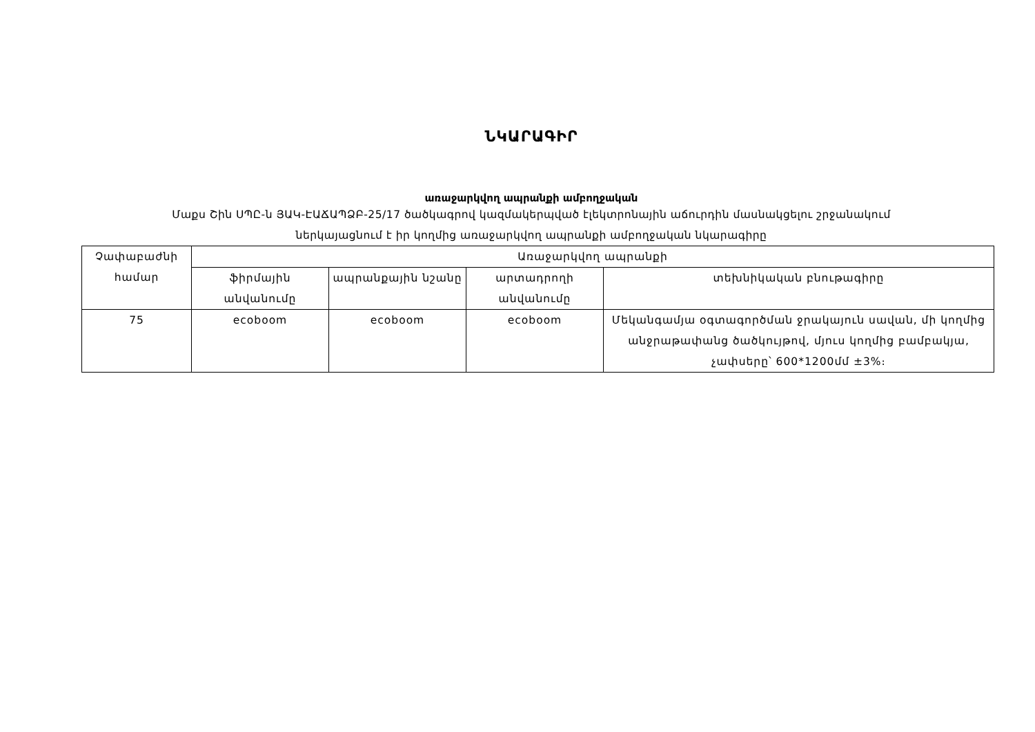ՆԿԱՐԱԳԻՐ
առաջարկվող ապրանքի ամբողջական
Մաքս Շին ՍՊԸ-ն ՅԱԿ-ԷԱՃԱՊՁԲ-25/17 ծածկագրով կազմակերպված էլեկտրոնային աճուրդին մասնակցելու շրջանակում
ներկայացնում է իր կողմից առաջարկվող ապրանքի ամբողջական նկարագիրը
| Չափաբաժնի համար | Առաջարկվող ապրանքի | | | |
| --- | --- | --- | --- | --- |
| | ֆիրմային անվանումը | ապրանքային նշանը | արտադրողի անվանումը | տեխնիկական բնութագիրը |
| 75 | ecoboom | ecoboom | ecoboom | Մեկանգամյա օգտագործման ջրակայուն սավան, մի կողմից անջրաթափանց ծածկույթով, մյուս կողմից բամբակյա, չափսերը՝ 600*1200մմ ±3%։ |